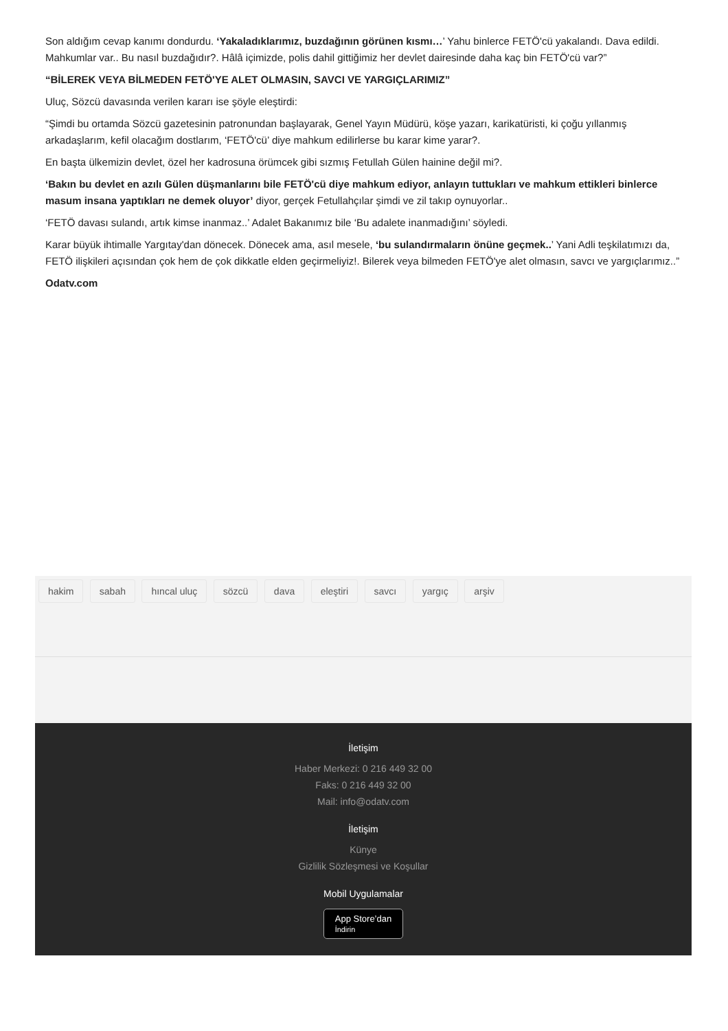Son aldığım cevap kanımı dondurdu. ‘Yakaladıklarımız, buzdağının görünen kısmı…’ Yahu binlerce FETÖ'cü yakalandı. Dava edildi. Mahkumlar var.. Bu nasıl buzdağıdır?. Hâlâ içimizde, polis dahil gittiğimiz her devlet dairesinde daha kaç bin FETÖ'cü var?”
“BİLEREK VEYA BİLMEDEN FETÖ'YE ALET OLMASIN, SAVCI VE YARGIÇLARIMIZ”
Uluç, Sözcü davasında verilen kararı ise şöyle eleştirdi:
“Şimdi bu ortamda Sözcü gazetesinin patronundan başlayarak, Genel Yayın Müdürü, köşe yazarı, karikatüristi, ki çoğu yıllanmış arkadaşlarım, kefil olacağım dostlarım, ‘FETÖ'cü’ diye mahkum edilirlerse bu karar kime yarar?.
En başta ülkemizin devlet, özel her kadrosuna örümcek gibi sızmış Fetullah Gülen hainine değil mi?.
‘Bakın bu devlet en azılı Gülen düşmanlarını bile FETÖ'cü diye mahkum ediyor, anlayın tuttukları ve mahkum ettikleri binlerce masum insana yaptıkları ne demek oluyor’ diyor, gerçek Fetullahçılar şimdi ve zil takıp oynuyorlar..
‘FETÖ davası sulandı, artık kimse inanmaz..’ Adalet Bakanımız bile ‘Bu adalete inanmadığını’ söyledi.
Karar büyük ihtimalle Yargıtay'dan dönecek. Dönecek ama, asıl mesele, ‘bu sulandırmaların önüne geçmek..’ Yani Adli teşkilatımızı da, FETÖ ilişkileri açısından çok hem de çok dikkatle elden geçirmeliyiz!. Bilerek veya bilmeden FETÖ'ye alet olmasın, savcı ve yargıçlarımız..”
Odatv.com
hakim sabah hıncal uluç sözcü dava eleştiri savcı yargıç arşiv
İletişim
Haber Merkezi: 0 216 449 32 00
Faks: 0 216 449 32 00
Mail: info@odatv.com
İletişim
Künye
Gizlilik Sözleşmesi ve Koşullar
Mobil Uygulamalar
App Store’dan
İndirin